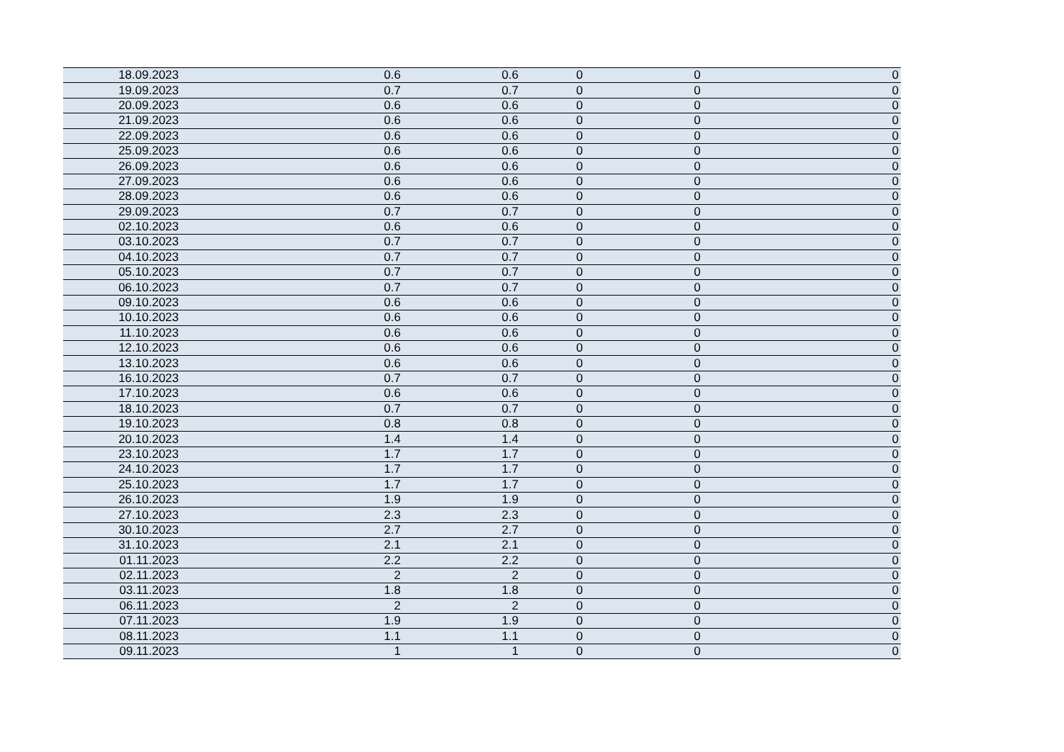| 18.09.2023 | 0.6 | 0.6 | 0 | 0 | 0 |
| 19.09.2023 | 0.7 | 0.7 | 0 | 0 | 0 |
| 20.09.2023 | 0.6 | 0.6 | 0 | 0 | 0 |
| 21.09.2023 | 0.6 | 0.6 | 0 | 0 | 0 |
| 22.09.2023 | 0.6 | 0.6 | 0 | 0 | 0 |
| 25.09.2023 | 0.6 | 0.6 | 0 | 0 | 0 |
| 26.09.2023 | 0.6 | 0.6 | 0 | 0 | 0 |
| 27.09.2023 | 0.6 | 0.6 | 0 | 0 | 0 |
| 28.09.2023 | 0.6 | 0.6 | 0 | 0 | 0 |
| 29.09.2023 | 0.7 | 0.7 | 0 | 0 | 0 |
| 02.10.2023 | 0.6 | 0.6 | 0 | 0 | 0 |
| 03.10.2023 | 0.7 | 0.7 | 0 | 0 | 0 |
| 04.10.2023 | 0.7 | 0.7 | 0 | 0 | 0 |
| 05.10.2023 | 0.7 | 0.7 | 0 | 0 | 0 |
| 06.10.2023 | 0.7 | 0.7 | 0 | 0 | 0 |
| 09.10.2023 | 0.6 | 0.6 | 0 | 0 | 0 |
| 10.10.2023 | 0.6 | 0.6 | 0 | 0 | 0 |
| 11.10.2023 | 0.6 | 0.6 | 0 | 0 | 0 |
| 12.10.2023 | 0.6 | 0.6 | 0 | 0 | 0 |
| 13.10.2023 | 0.6 | 0.6 | 0 | 0 | 0 |
| 16.10.2023 | 0.7 | 0.7 | 0 | 0 | 0 |
| 17.10.2023 | 0.6 | 0.6 | 0 | 0 | 0 |
| 18.10.2023 | 0.7 | 0.7 | 0 | 0 | 0 |
| 19.10.2023 | 0.8 | 0.8 | 0 | 0 | 0 |
| 20.10.2023 | 1.4 | 1.4 | 0 | 0 | 0 |
| 23.10.2023 | 1.7 | 1.7 | 0 | 0 | 0 |
| 24.10.2023 | 1.7 | 1.7 | 0 | 0 | 0 |
| 25.10.2023 | 1.7 | 1.7 | 0 | 0 | 0 |
| 26.10.2023 | 1.9 | 1.9 | 0 | 0 | 0 |
| 27.10.2023 | 2.3 | 2.3 | 0 | 0 | 0 |
| 30.10.2023 | 2.7 | 2.7 | 0 | 0 | 0 |
| 31.10.2023 | 2.1 | 2.1 | 0 | 0 | 0 |
| 01.11.2023 | 2.2 | 2.2 | 0 | 0 | 0 |
| 02.11.2023 | 2 | 2 | 0 | 0 | 0 |
| 03.11.2023 | 1.8 | 1.8 | 0 | 0 | 0 |
| 06.11.2023 | 2 | 2 | 0 | 0 | 0 |
| 07.11.2023 | 1.9 | 1.9 | 0 | 0 | 0 |
| 08.11.2023 | 1.1 | 1.1 | 0 | 0 | 0 |
| 09.11.2023 | 1 | 1 | 0 | 0 | 0 |